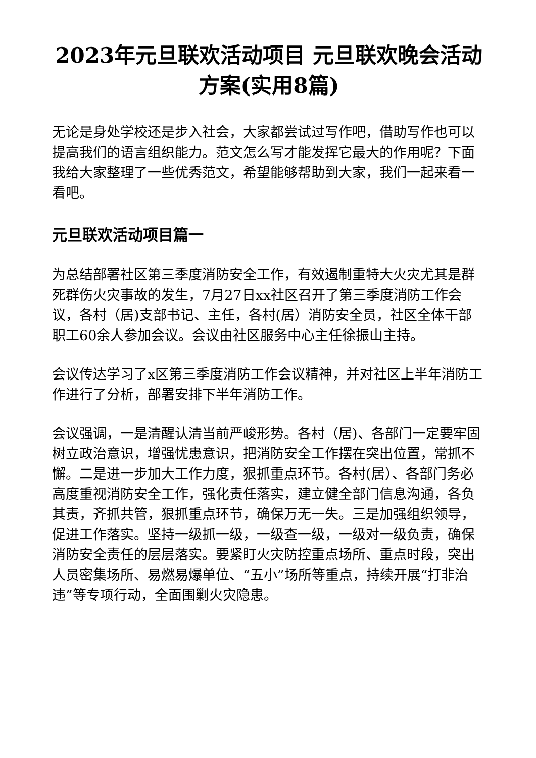2023年元旦联欢活动项目 元旦联欢晚会活动方案(实用8篇)
无论是身处学校还是步入社会，大家都尝试过写作吧，借助写作也可以提高我们的语言组织能力。范文怎么写才能发挥它最大的作用呢？下面我给大家整理了一些优秀范文，希望能够帮助到大家，我们一起来看一看吧。
元旦联欢活动项目篇一
为总结部署社区第三季度消防安全工作，有效遏制重特大火灾尤其是群死群伤火灾事故的发生，7月27日xx社区召开了第三季度消防工作会议，各村（居)支部书记、主任，各村(居）消防安全员，社区全体干部职工60余人参加会议。会议由社区服务中心主任徐振山主持。
会议传达学习了x区第三季度消防工作会议精神，并对社区上半年消防工作进行了分析，部署安排下半年消防工作。
会议强调，一是清醒认清当前严峻形势。各村（居)、各部门一定要牢固树立政治意识，增强忧患意识，把消防安全工作摆在突出位置，常抓不懈。二是进一步加大工作力度，狠抓重点环节。各村(居）、各部门务必高度重视消防安全工作，强化责任落实，建立健全部门信息沟通，各负其责，齐抓共管，狠抓重点环节，确保万无一失。三是加强组织领导，促进工作落实。坚持一级抓一级，一级查一级，一级对一级负责，确保消防安全责任的层层落实。要紧盯火灾防控重点场所、重点时段，突出人员密集场所、易燃易爆单位、“五小”场所等重点，持续开展“打非治违”等专项行动，全面围剿火灾隐患。